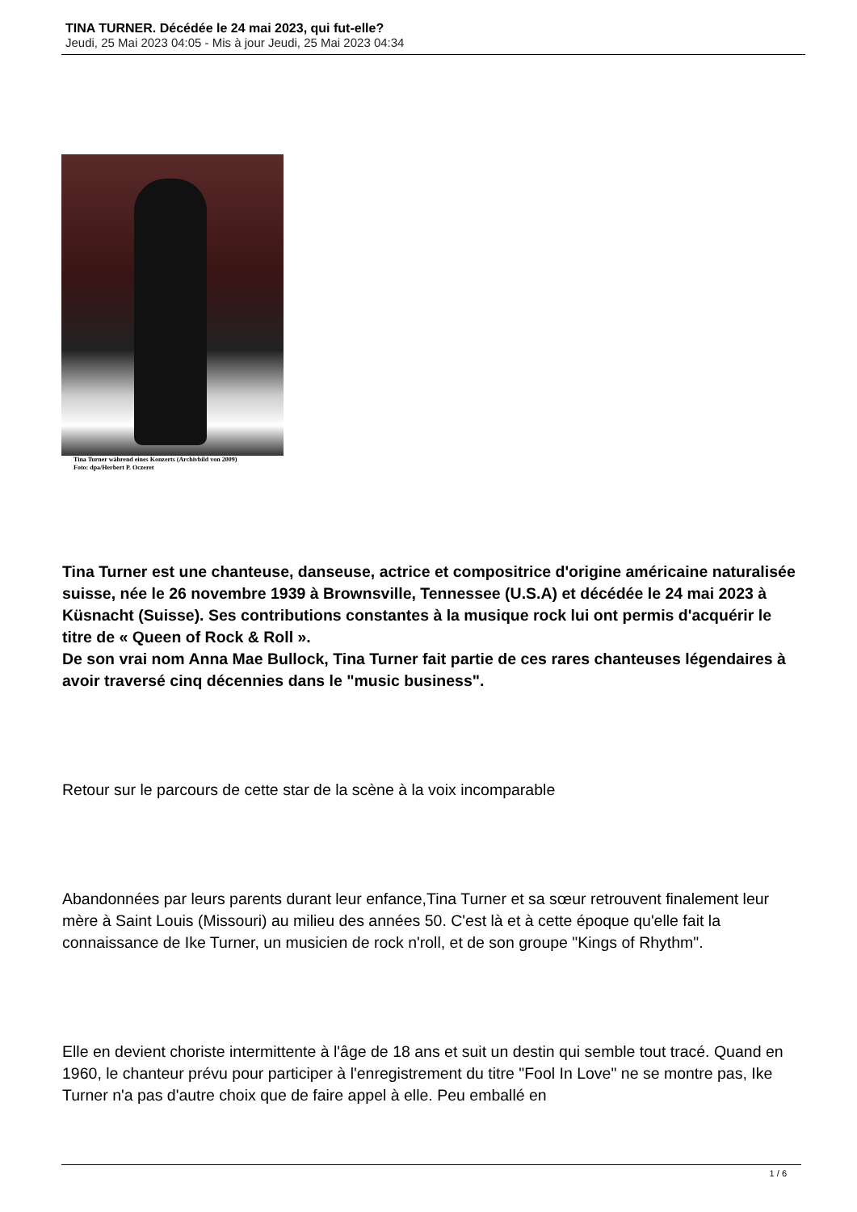TINA TURNER. Décédée le 24 mai 2023, qui fut-elle?
Jeudi, 25 Mai 2023 04:05 - Mis à jour Jeudi, 25 Mai 2023 04:34
Tina Turner während eines Konzerts (Archivbild von 2009)
Foto: dpa/Herbert P. Oczeret
Tina Turner est une chanteuse, danseuse, actrice et compositrice d'origine américaine naturalisée suisse, née le 26 novembre 1939 à Brownsville, Tennessee (U.S.A) et décédée le 24 mai 2023 à Küsnacht (Suisse). Ses contributions constantes à la musique rock lui ont permis d'acquérir le titre de « Queen of Rock & Roll ».
De son vrai nom Anna Mae Bullock, Tina Turner fait partie de ces rares chanteuses légendaires à avoir traversé cinq décennies dans le "music business".
Retour sur le parcours de cette star de la scène à la voix incomparable
Abandonnées par leurs parents durant leur enfance,Tina Turner et sa sœur retrouvent finalement leur mère à Saint Louis (Missouri) au milieu des années 50. C'est là et à cette époque qu'elle fait la connaissance de Ike Turner, un musicien de rock n'roll, et de son groupe "Kings of Rhythm".
Elle en devient choriste intermittente à l'âge de 18 ans et suit un destin qui semble tout tracé. Quand en 1960, le chanteur prévu pour participer à l'enregistrement du titre "Fool In Love" ne se montre pas, Ike Turner n'a pas d'autre choix que de faire appel à elle. Peu emballé en
1 / 6